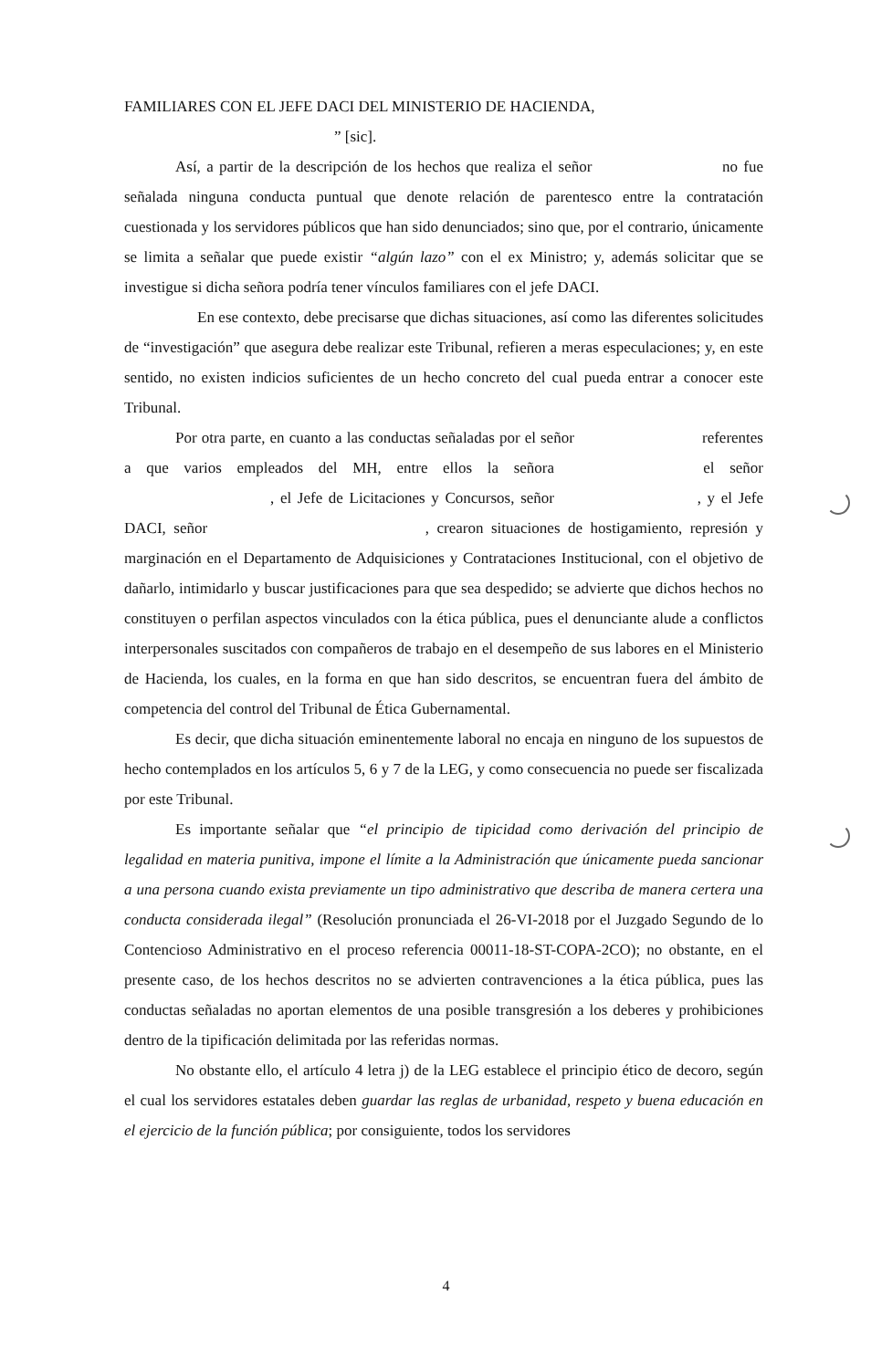FAMILIARES CON EL JEFE DACI DEL MINISTERIO DE HACIENDA,
” [sic].
Así, a partir de la descripción de los hechos que realiza el señor no fue señalada ninguna conducta puntual que denote relación de parentesco entre la contratación cuestionada y los servidores públicos que han sido denunciados; sino que, por el contrario, únicamente se limita a señalar que puede existir “algún lazo” con el ex Ministro; y, además solicitar que se investigue si dicha señora podría tener vínculos familiares con el jefe DACI.
En ese contexto, debe precisarse que dichas situaciones, así como las diferentes solicitudes de “investigación” que asegura debe realizar este Tribunal, refieren a meras especulaciones; y, en este sentido, no existen indicios suficientes de un hecho concreto del cual pueda entrar a conocer este Tribunal.
Por otra parte, en cuanto a las conductas señaladas por el señor referentes a que varios empleados del MH, entre ellos la señora el señor , el Jefe de Licitaciones y Concursos, señor , y el Jefe DACI, señor , crearon situaciones de hostigamiento, represión y marginación en el Departamento de Adquisiciones y Contrataciones Institucional, con el objetivo de dañarlo, intimidarlo y buscar justificaciones para que sea despedido; se advierte que dichos hechos no constituyen o perfilan aspectos vinculados con la ética pública, pues el denunciante alude a conflictos interpersonales suscitados con compañeros de trabajo en el desempeño de sus labores en el Ministerio de Hacienda, los cuales, en la forma en que han sido descritos, se encuentran fuera del ámbito de competencia del control del Tribunal de Ética Gubernamental.
Es decir, que dicha situación eminentemente laboral no encaja en ninguno de los supuestos de hecho contemplados en los artículos 5, 6 y 7 de la LEG, y como consecuencia no puede ser fiscalizada por este Tribunal.
Es importante señalar que “el principio de tipicidad como derivación del principio de legalidad en materia punitiva, impone el límite a la Administración que únicamente pueda sancionar a una persona cuando exista previamente un tipo administrativo que describa de manera certera una conducta considerada ilegal” (Resolución pronunciada el 26-VI-2018 por el Juzgado Segundo de lo Contencioso Administrativo en el proceso referencia 00011-18-ST-COPA-2CO); no obstante, en el presente caso, de los hechos descritos no se advierten contravenciones a la ética pública, pues las conductas señaladas no aportan elementos de una posible transgresión a los deberes y prohibiciones dentro de la tipificación delimitada por las referidas normas.
No obstante ello, el artículo 4 letra j) de la LEG establece el principio ético de decoro, según el cual los servidores estatales deben guardar las reglas de urbanidad, respeto y buena educación en el ejercicio de la función pública; por consiguiente, todos los servidores
4